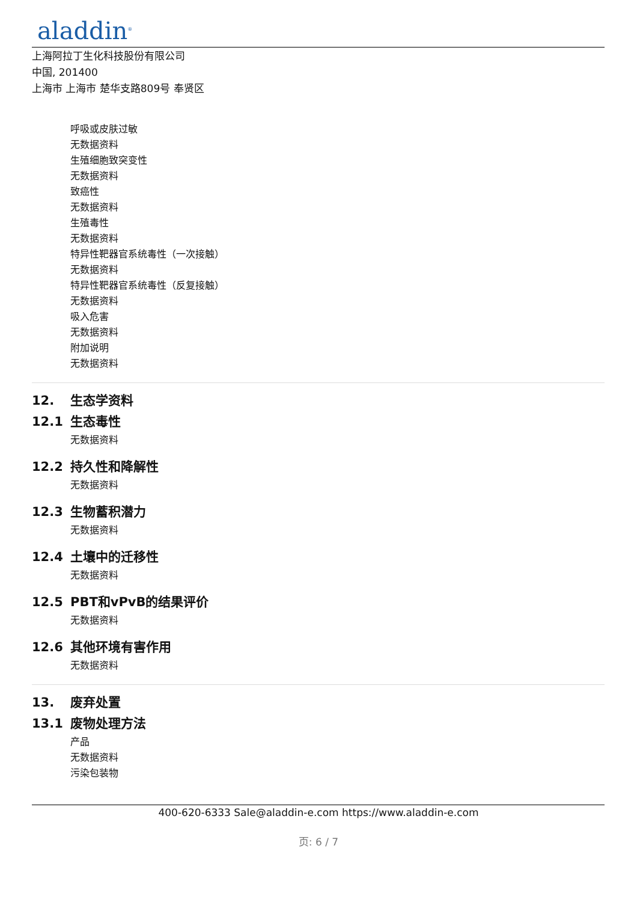aladdin<sup>®</sup>
上海阿拉丁生化科技股份有限公司
中国, 201400
上海市 上海市 楚华支路809号 奉贤区
呼吸或皮肤过敏
无数据资料
生殖细胞致突变性
无数据资料
致癌性
无数据资料
生殖毒性
无数据资料
特异性靶器官系统毒性（一次接触）
无数据资料
特异性靶器官系统毒性（反复接触）
无数据资料
吸入危害
无数据资料
附加说明
无数据资料
12. 生态学资料
12.1 生态毒性
无数据资料
12.2 持久性和降解性
无数据资料
12.3 生物蓄积潜力
无数据资料
12.4 土壤中的迁移性
无数据资料
12.5 PBT和vPvB的结果评价
无数据资料
12.6 其他环境有害作用
无数据资料
13. 废弃处置
13.1 废物处理方法
产品
无数据资料
污染包装物
400-620-6333 Sale@aladdin-e.com https://www.aladdin-e.com
页: 6 / 7